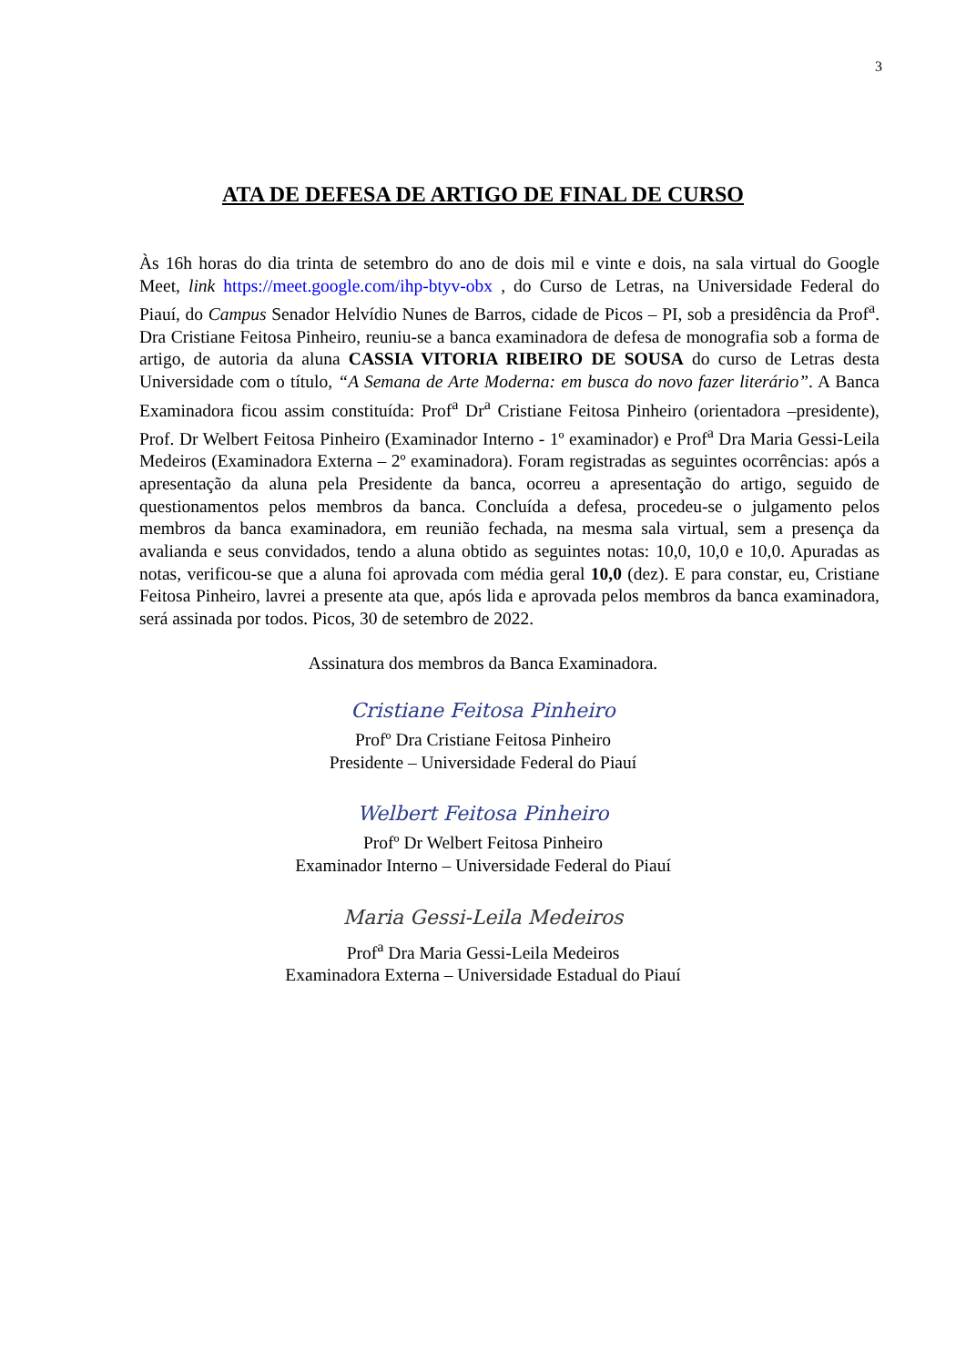3
ATA DE DEFESA DE ARTIGO DE FINAL DE CURSO
Às 16h horas do dia trinta de setembro do ano de dois mil e vinte e dois, na sala virtual do Google Meet, link https://meet.google.com/ihp-btyv-obx , do Curso de Letras, na Universidade Federal do Piauí, do Campus Senador Helvídio Nunes de Barros, cidade de Picos – PI, sob a presidência da Prof<sup>a</sup>. Dra Cristiane Feitosa Pinheiro, reuniu-se a banca examinadora de defesa de monografia sob a forma de artigo, de autoria da aluna CASSIA VITORIA RIBEIRO DE SOUSA do curso de Letras desta Universidade com o título, “A Semana de Arte Moderna: em busca do novo fazer literário”. A Banca Examinadora ficou assim constituída: Prof<sup>a</sup> Dr<sup>a</sup> Cristiane Feitosa Pinheiro (orientadora –presidente), Prof. Dr Welbert Feitosa Pinheiro (Examinador Interno - 1º examinador) e Prof<sup>a</sup> Dra Maria Gessi-Leila Medeiros (Examinadora Externa – 2º examinadora). Foram registradas as seguintes ocorrências: após a apresentação da aluna pela Presidente da banca, ocorreu a apresentação do artigo, seguido de questionamentos pelos membros da banca. Concluída a defesa, procedeu-se o julgamento pelos membros da banca examinadora, em reunião fechada, na mesma sala virtual, sem a presença da avalianda e seus convidados, tendo a aluna obtido as seguintes notas: 10,0, 10,0 e 10,0. Apuradas as notas, verificou-se que a aluna foi aprovada com média geral 10,0 (dez). E para constar, eu, Cristiane Feitosa Pinheiro, lavrei a presente ata que, após lida e aprovada pelos membros da banca examinadora, será assinada por todos. Picos, 30 de setembro de 2022.
Assinatura dos membros da Banca Examinadora.
Cristiane Feitosa Pinheiro
Profº Dra Cristiane Feitosa Pinheiro
Presidente – Universidade Federal do Piauí
Welbert Feitosa Pinheiro
Profº Dr Welbert Feitosa Pinheiro
Examinador Interno – Universidade Federal do Piauí
Maria Gessi-Leila Medeiros
Prof<sup>a</sup> Dra Maria Gessi-Leila Medeiros
Examinadora Externa – Universidade Estadual do Piauí